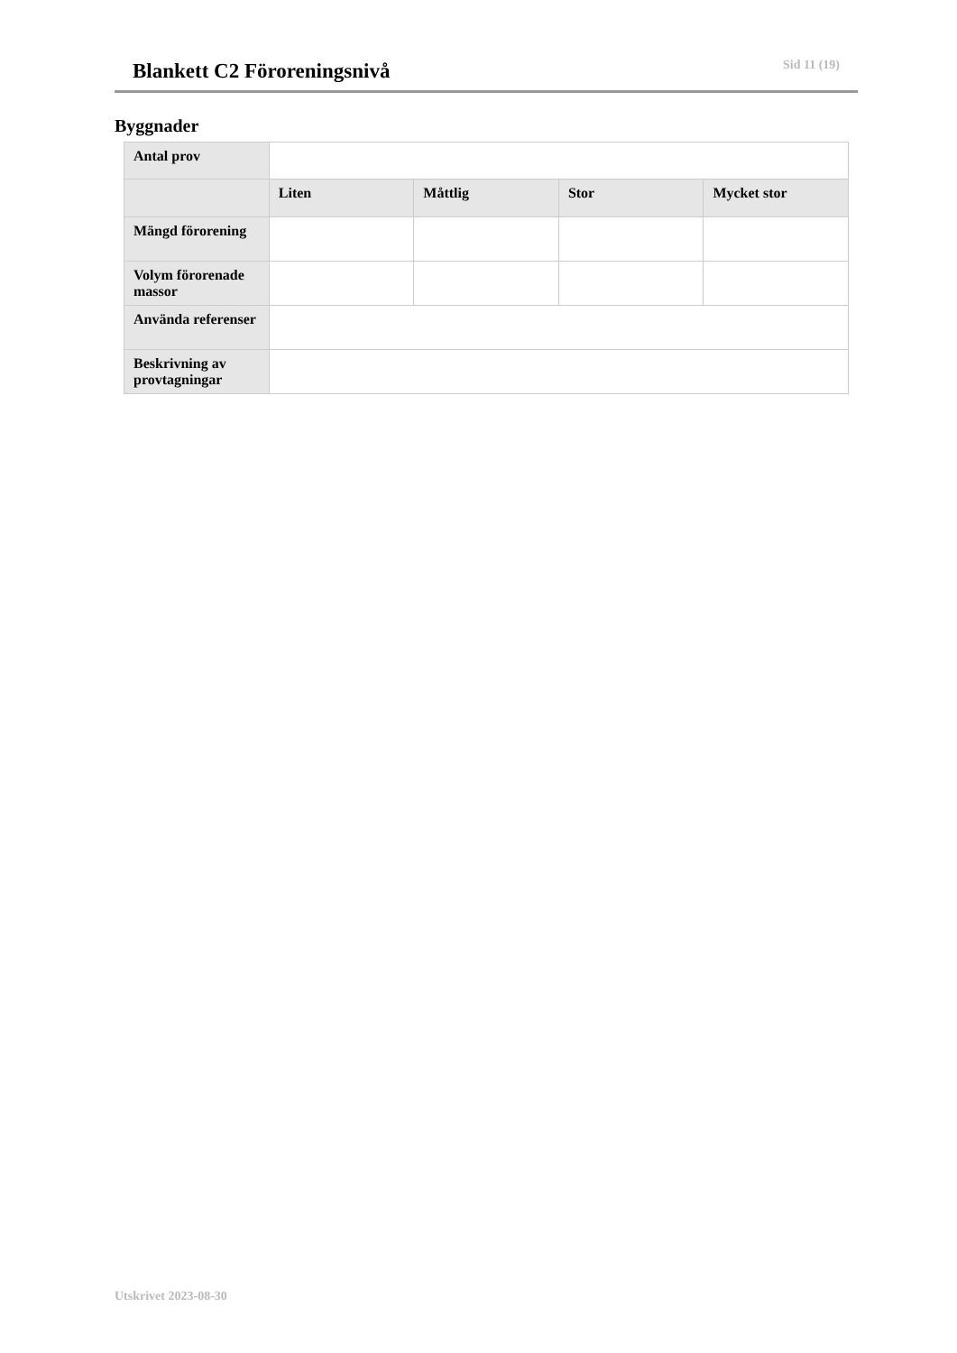Blankett C2 Föroreningsnivå Sid 11 (19)
Byggnader
| Antal prov | | | | |
| | Liten | Måttlig | Stor | Mycket stor |
| Mängd förorening | | | | |
| Volym förorenade massor | | | | |
| Använda referenser | | | | |
| Beskrivning av provtagningar | | | | |
Utskrivet 2023-08-30